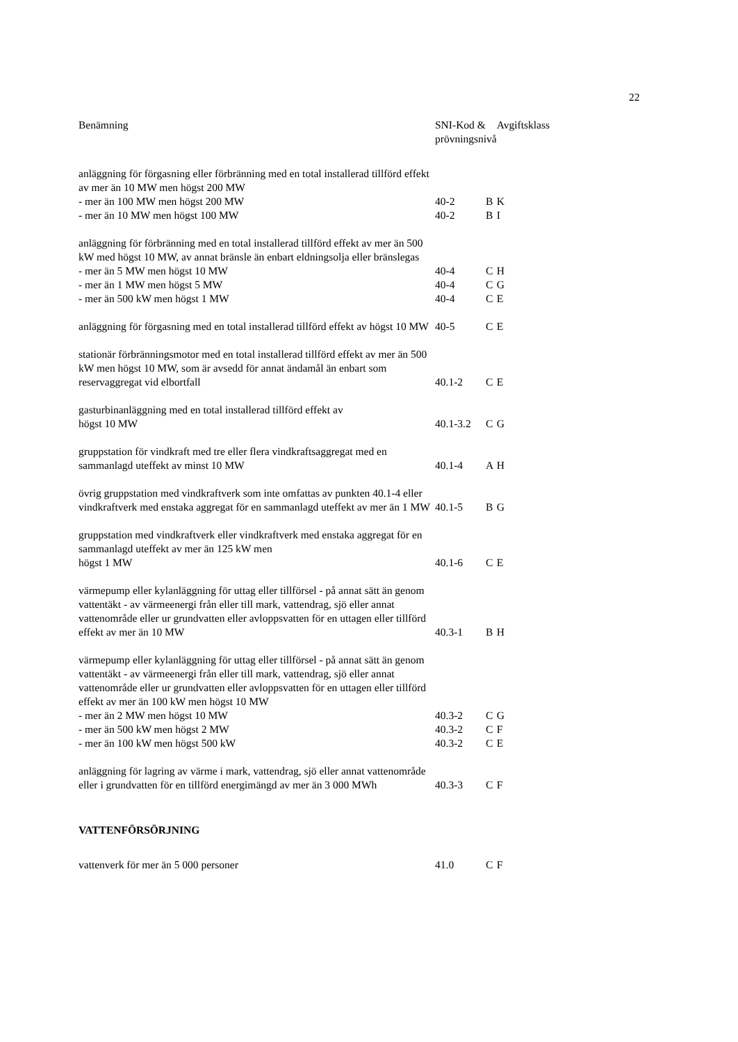22
| Benämning | SNI-Kod & prövningsnivå | | Avgiftsklass |
| --- | --- | --- | --- |
| anläggning för förgasning eller förbränning med en total installerad tillförd effekt av mer än 10 MW men högst 200 MW | | | |
| - mer än 100 MW men högst 200 MW | 40-2 | B | K |
| - mer än 10 MW men högst 100 MW | 40-2 | B | I |
| anläggning för förbränning med en total installerad tillförd effekt av mer än 500 kW med högst 10 MW, av annat bränsle än enbart eldningsolja eller bränslegas | | | |
| - mer än 5 MW men högst 10 MW | 40-4 | C | H |
| - mer än 1 MW men högst 5 MW | 40-4 | C | G |
| - mer än 500 kW men högst 1 MW | 40-4 | C | E |
| anläggning för förgasning med en total installerad tillförd effekt av högst 10 MW | 40-5 | C | E |
| stationär förbränningsmotor med en total installerad tillförd effekt av mer än 500 kW men högst 10 MW, som är avsedd för annat ändamål än enbart som reservaggregat vid elbortfall | 40.1-2 | C | E |
| gasturbinanläggning med en total installerad tillförd effekt av högst 10 MW | 40.1-3.2 | C | G |
| gruppstation för vindkraft med tre eller flera vindkraftsaggregat med en sammanlagd uteffekt av minst 10 MW | 40.1-4 | A | H |
| övrig gruppstation med vindkraftverk som inte omfattas av punkten 40.1-4 eller vindkraftverk med enstaka aggregat för en sammanlagd uteffekt av mer än 1 MW | 40.1-5 | B | G |
| gruppstation med vindkraftverk eller vindkraftverk med enstaka aggregat för en sammanlagd uteffekt av mer än 125 kW men högst 1 MW | 40.1-6 | C | E |
| värmepump eller kylanläggning för uttag eller tillförsel - på annat sätt än genom vattentäkt - av värmeenergi från eller till mark, vattendrag, sjö eller annat vattenområde eller ur grundvatten eller avloppsvatten för en uttagen eller tillförd effekt av mer än 10 MW | 40.3-1 | B | H |
| värmepump eller kylanläggning för uttag eller tillförsel - på annat sätt än genom vattentäkt - av värmeenergi från eller till mark, vattendrag, sjö eller annat vattenområde eller ur grundvatten eller avloppsvatten för en uttagen eller tillförd effekt av mer än 100 kW men högst 10 MW | | | |
| - mer än 2 MW men högst 10 MW | 40.3-2 | C | G |
| - mer än 500 kW men högst 2 MW | 40.3-2 | C | F |
| - mer än 100 kW men högst 500 kW | 40.3-2 | C | E |
| anläggning för lagring av värme i mark, vattendrag, sjö eller annat vattenområde eller i grundvatten för en tillförd energimängd av mer än 3 000 MWh | 40.3-3 | C | F |
| VATTENFÖRSÖRJNING | | | |
| vattenverk för mer än 5 000 personer | 41.0 | C | F |